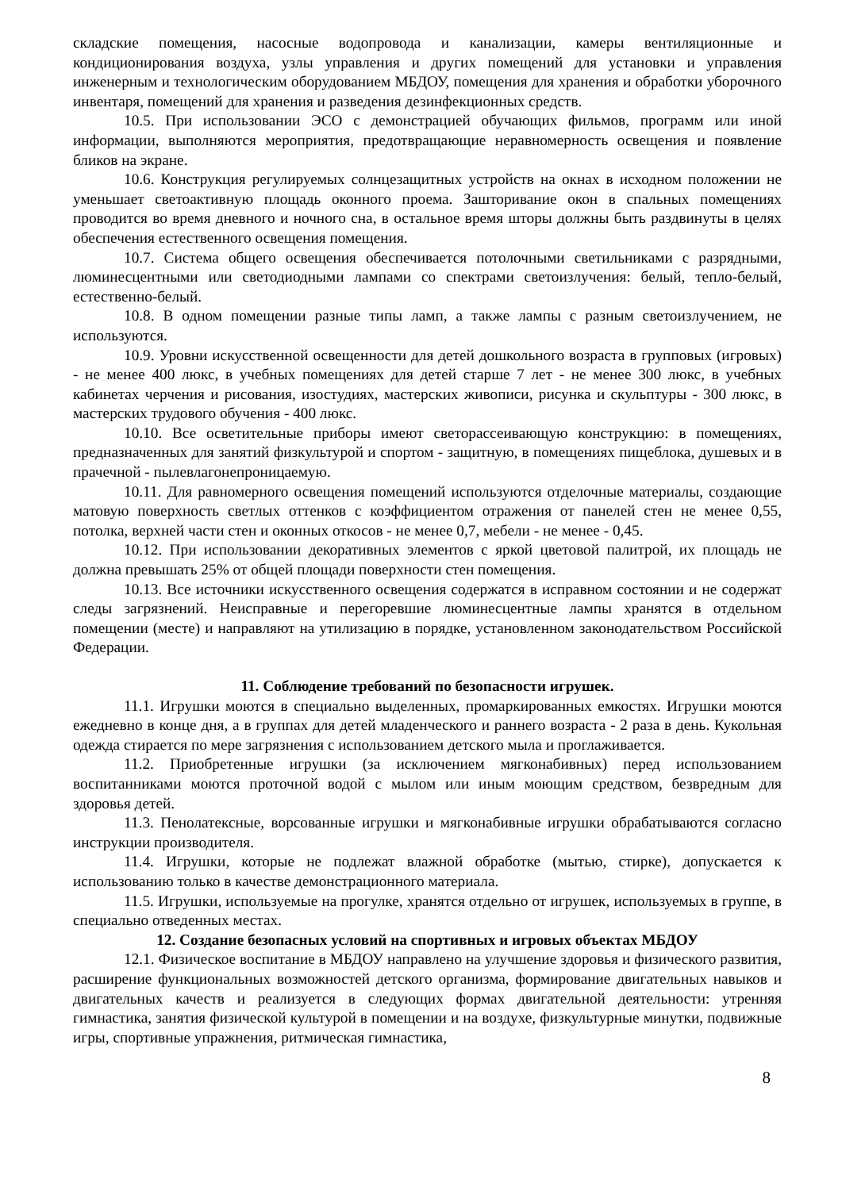складские помещения, насосные водопровода и канализации, камеры вентиляционные и кондиционирования воздуха, узлы управления и других помещений для установки и управления инженерным и технологическим оборудованием МБДОУ, помещения для хранения и обработки уборочного инвентаря, помещений для хранения и разведения дезинфекционных средств.
10.5. При использовании ЭСО с демонстрацией обучающих фильмов, программ или иной информации, выполняются мероприятия, предотвращающие неравномерность освещения и появление бликов на экране.
10.6. Конструкция регулируемых солнцезащитных устройств на окнах в исходном положении не уменьшает светоактивную площадь оконного проема. Зашторивание окон в спальных помещениях проводится во время дневного и ночного сна, в остальное время шторы должны быть раздвинуты в целях обеспечения естественного освещения помещения.
10.7. Система общего освещения обеспечивается потолочными светильниками с разрядными, люминесцентными или светодиодными лампами со спектрами светоизлучения: белый, тепло-белый, естественно-белый.
10.8. В одном помещении разные типы ламп, а также лампы с разным светоизлучением, не используются.
10.9. Уровни искусственной освещенности для детей дошкольного возраста в групповых (игровых) - не менее 400 люкс, в учебных помещениях для детей старше 7 лет - не менее 300 люкс, в учебных кабинетах черчения и рисования, изостудиях, мастерских живописи, рисунка и скульптуры - 300 люкс, в мастерских трудового обучения - 400 люкс.
10.10. Все осветительные приборы имеют светорассеивающую конструкцию: в помещениях, предназначенных для занятий физкультурой и спортом - защитную, в помещениях пищеблока, душевых и в прачечной - пылевлагонепроницаемую.
10.11. Для равномерного освещения помещений используются отделочные материалы, создающие матовую поверхность светлых оттенков с коэффициентом отражения от панелей стен не менее 0,55, потолка, верхней части стен и оконных откосов - не менее 0,7, мебели - не менее - 0,45.
10.12. При использовании декоративных элементов с яркой цветовой палитрой, их площадь не должна превышать 25% от общей площади поверхности стен помещения.
10.13. Все источники искусственного освещения содержатся в исправном состоянии и не содержат следы загрязнений. Неисправные и перегоревшие люминесцентные лампы хранятся в отдельном помещении (месте) и направляют на утилизацию в порядке, установленном законодательством Российской Федерации.
11. Соблюдение требований по безопасности игрушек.
11.1. Игрушки моются в специально выделенных, промаркированных емкостях. Игрушки моются ежедневно в конце дня, а в группах для детей младенческого и раннего возраста - 2 раза в день. Кукольная одежда стирается по мере загрязнения с использованием детского мыла и проглаживается.
11.2. Приобретенные игрушки (за исключением мягконабивных) перед использованием воспитанниками моются проточной водой с мылом или иным моющим средством, безвредным для здоровья детей.
11.3. Пенолатексные, ворсованные игрушки и мягконабивные игрушки обрабатываются согласно инструкции производителя.
11.4. Игрушки, которые не подлежат влажной обработке (мытью, стирке), допускается к использованию только в качестве демонстрационного материала.
11.5. Игрушки, используемые на прогулке, хранятся отдельно от игрушек, используемых в группе, в специально отведенных местах.
12. Создание безопасных условий на спортивных и игровых объектах МБДОУ
12.1. Физическое воспитание в МБДОУ направлено на улучшение здоровья и физического развития, расширение функциональных возможностей детского организма, формирование двигательных навыков и двигательных качеств и реализуется в следующих формах двигательной деятельности: утренняя гимнастика, занятия физической культурой в помещении и на воздухе, физкультурные минутки, подвижные игры, спортивные упражнения, ритмическая гимнастика,
8